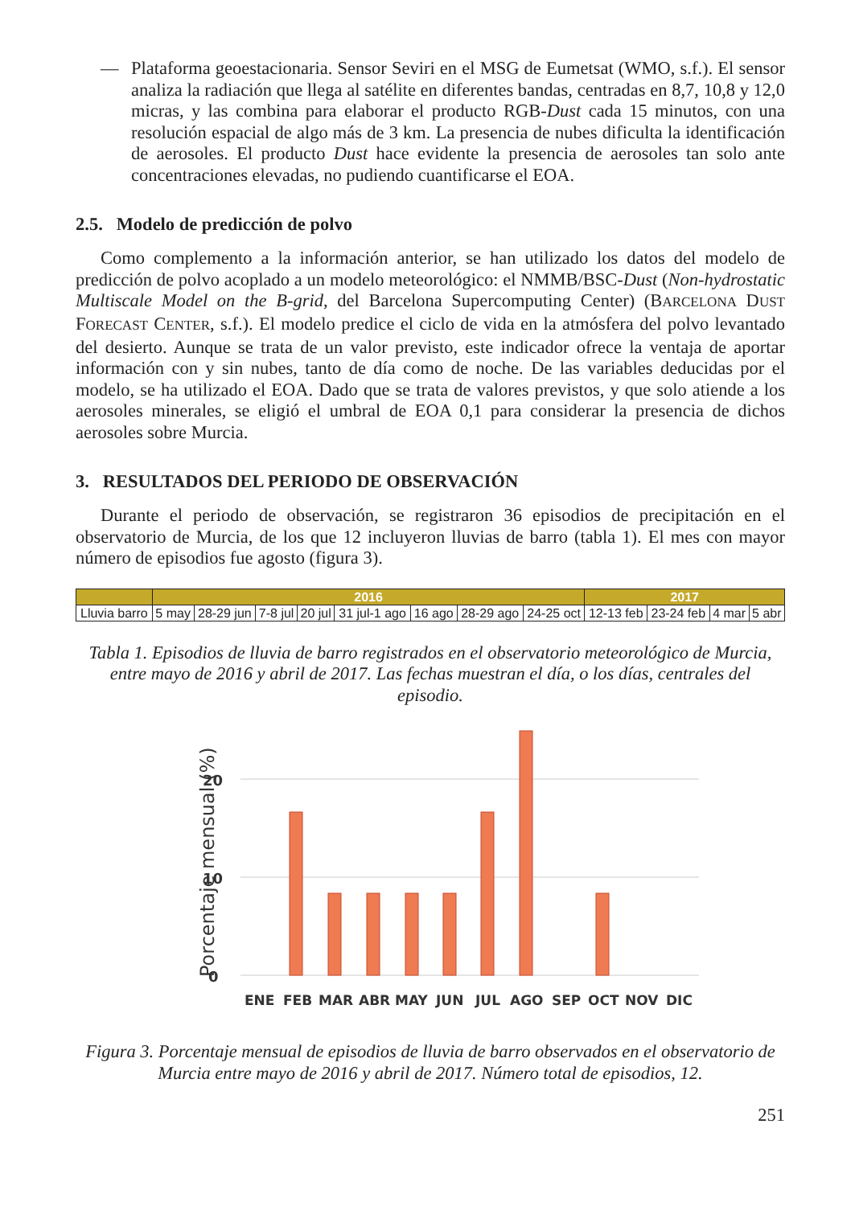— Plataforma geoestacionaria. Sensor Seviri en el MSG de Eumetsat (WMO, s.f.). El sensor analiza la radiación que llega al satélite en diferentes bandas, centradas en 8,7, 10,8 y 12,0 micras, y las combina para elaborar el producto RGB-Dust cada 15 minutos, con una resolución espacial de algo más de 3 km. La presencia de nubes dificulta la identificación de aerosoles. El producto Dust hace evidente la presencia de aerosoles tan solo ante concentraciones elevadas, no pudiendo cuantificarse el EOA.
2.5. Modelo de predicción de polvo
Como complemento a la información anterior, se han utilizado los datos del modelo de predicción de polvo acoplado a un modelo meteorológico: el NMMB/BSC-Dust (Non-hydrostatic Multiscale Model on the B-grid, del Barcelona Supercomputing Center) (BARCELONA DUST FORECAST CENTER, s.f.). El modelo predice el ciclo de vida en la atmósfera del polvo levantado del desierto. Aunque se trata de un valor previsto, este indicador ofrece la ventaja de aportar información con y sin nubes, tanto de día como de noche. De las variables deducidas por el modelo, se ha utilizado el EOA. Dado que se trata de valores previstos, y que solo atiende a los aerosoles minerales, se eligió el umbral de EOA 0,1 para considerar la presencia de dichos aerosoles sobre Murcia.
3. RESULTADOS DEL PERIODO DE OBSERVACIÓN
Durante el periodo de observación, se registraron 36 episodios de precipitación en el observatorio de Murcia, de los que 12 incluyeron lluvias de barro (tabla 1). El mes con mayor número de episodios fue agosto (figura 3).
| | 2016 | | | | | | | | 2017 | | | |
| --- | --- | --- | --- | --- | --- | --- | --- | --- | --- | --- | --- | --- |
| Lluvia barro | 5 may | 28-29 jun | 7-8 jul | 20 jul | 31 jul-1 ago | 16 ago | 28-29 ago | 24-25 oct | 12-13 feb | 23-24 feb | 4 mar | 5 abr |
Tabla 1. Episodios de lluvia de barro registrados en el observatorio meteorológico de Murcia, entre mayo de 2016 y abril de 2017. Las fechas muestran el día, o los días, centrales del episodio.
Porcentaje mensual (%)
20
10
0
ENE
FEB
MAR
ABR
MAY
JUN
JUL
AGO
SEP
OCT
NOV
DIC
Figura 3. Porcentaje mensual de episodios de lluvia de barro observados en el observatorio de Murcia entre mayo de 2016 y abril de 2017. Número total de episodios, 12.
251